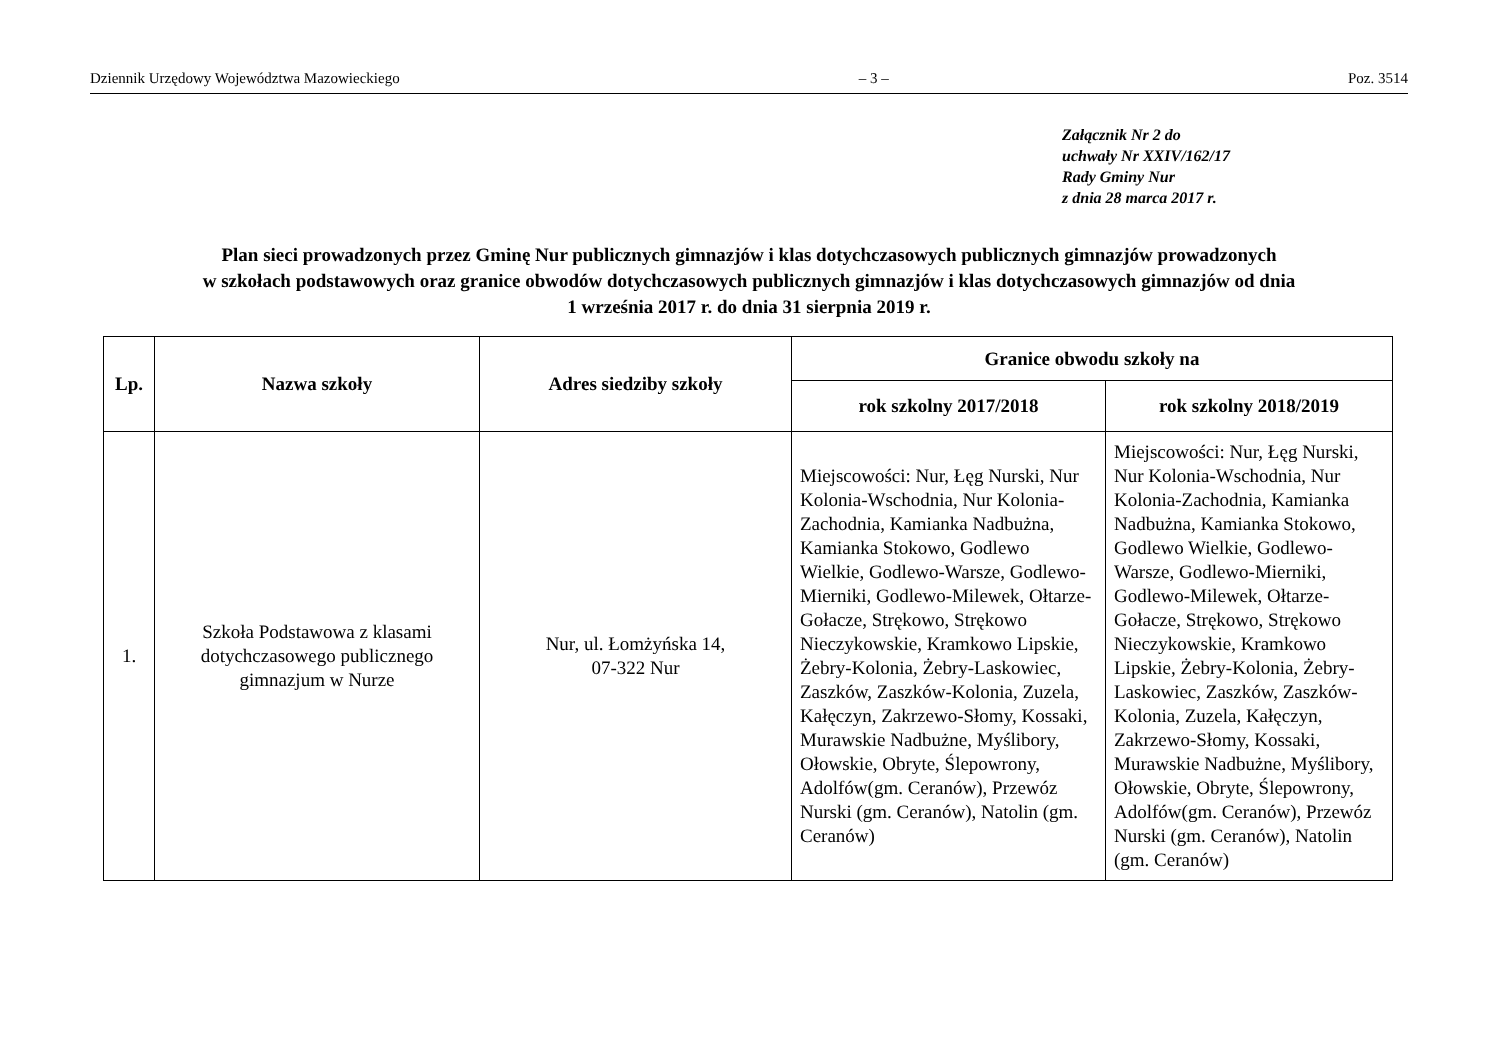Dziennik Urzędowy Województwa Mazowieckiego – 3 – Poz. 3514
Załącznik Nr 2 do
uchwały Nr XXIV/162/17
Rady Gminy Nur
z dnia 28 marca 2017 r.
Plan sieci prowadzonych przez Gminę Nur publicznych gimnazjów i klas dotychczasowych publicznych gimnazjów prowadzonych
w szkołach podstawowych oraz granice obwodów dotychczasowych publicznych gimnazjów i klas dotychczasowych gimnazjów od dnia
1 września 2017 r. do dnia 31 sierpnia 2019 r.
| Lp. | Nazwa szkoły | Adres siedziby szkoły | Granice obwodu szkoły na | |
| --- | --- | --- | --- | --- |
| | | | rok szkolny 2017/2018 | rok szkolny 2018/2019 |
| 1. | Szkoła Podstawowa z klasami dotychczasowego publicznego gimnazjum w Nurze | Nur, ul. Łomżyńska 14, 07-322 Nur | Miejscowości: Nur, Łęg Nurski, Nur Kolonia-Wschodnia, Nur Kolonia-Zachodnia, Kamianka Nadbużna, Kamianka Stokowo, Godlewo Wielkie, Godlewo-Warsze, Godlewo-Mierniki, Godlewo-Milewek, Ołtarze-Gołacze, Strękowo, Strękowo Nieczykowskie, Kramkowo Lipskie, Żebry-Kolonia, Żebry-Laskowiec, Zaszków, Zaszków-Kolonia, Zuzela, Kałęczyn, Zakrzewo-Słomy, Kossaki, Murawskie Nadbużne, Myślibory, Ołowskie, Obryte, Ślepowrony, Adolfów(gm. Ceranów), Przewóz Nurski (gm. Ceranów), Natolin (gm. Ceranów) | Miejscowości: Nur, Łęg Nurski, Nur Kolonia-Wschodnia, Nur Kolonia-Zachodnia, Kamianka Nadbużna, Kamianka Stokowo, Godlewo Wielkie, Godlewo-Warsze, Godlewo-Mierniki, Godlewo-Milewek, Ołtarze-Gołacze, Strękowo, Strękowo Nieczykowskie, Kramkowo Lipskie, Żebry-Kolonia, Żebry-Laskowiec, Zaszków, Zaszków-Kolonia, Zuzela, Kałęczyn, Zakrzewo-Słomy, Kossaki, Murawskie Nadbużne, Myślibory, Ołowskie, Obryte, Ślepowrony, Adolfów(gm. Ceranów), Przewóz Nurski (gm. Ceranów), Natolin (gm. Ceranów) |